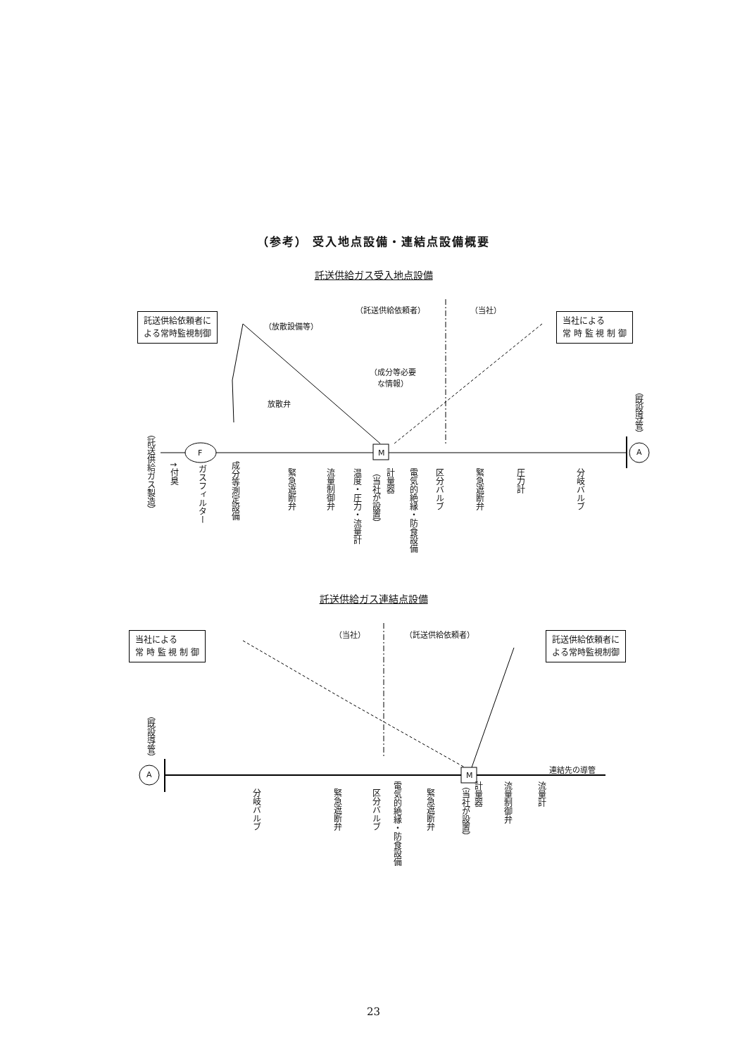（参考） 受入地点設備・連結点設備概要
託送供給ガス受入地点設備
（託送供給依頼者） （当社）
託送供給依頼者に
よる常時監視制御
（放散設備等）
当社による
常 時 監 視 制 御
（成分等必要
　な情報）
放散弁
F M A
（託送供給ガス製造）
↑付臭
ガスフィルター
成分等測定設備
緊急遮断弁
流量制御弁
温度・圧力・流量計
（当社が設置）
計量器
電気的絶縁・防食設備
区分バルブ
緊急遮断弁
圧力計
分岐バルブ
（既設導管）
託送供給ガス連結点設備
（当社） （託送供給依頼者）
当社による
常 時 監 視 制 御
託送供給依頼者に
よる常時監視制御
（既設導管）
A M
連結先の導管
分岐バルブ
緊急遮断弁
区分バルブ
電気的絶縁・防食設備
緊急遮断弁
（当社が設置）
計量器
流量制御弁
流量計
23